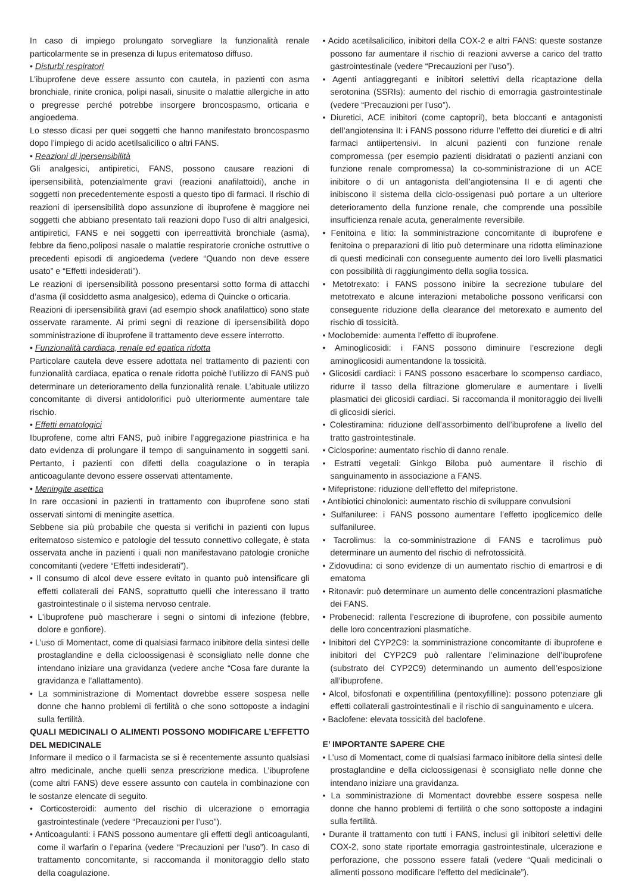In caso di impiego prolungato sorvegliare la funzionalità renale particolarmente se in presenza di lupus eritematoso diffuso.
• Disturbi respiratori
L’ibuprofene deve essere assunto con cautela, in pazienti con asma bronchiale, rinite cronica, polipi nasali, sinusite o malattie allergiche in atto o pregresse perché potrebbe insorgere broncospasmo, orticaria e angioedema.
Lo stesso dicasi per quei soggetti che hanno manifestato broncospasmo dopo l’impiego di acido acetilsalicilico o altri FANS.
• Reazioni di ipersensibilità
Gli analgesici, antipiretici, FANS, possono causare reazioni di ipersensibilità, potenzialmente gravi (reazioni anafilattoidi), anche in soggetti non precedentemente esposti a questo tipo di farmaci. Il rischio di reazioni di ipersensibilità dopo assunzione di ibuprofene è maggiore nei soggetti che abbiano presentato tali reazioni dopo l’uso di altri analgesici, antipiretici, FANS e nei soggetti con iperreattività bronchiale (asma), febbre da fieno,poliposi nasale o malattie respiratorie croniche ostruttive o precedenti episodi di angioedema (vedere “Quando non deve essere usato” e “Effetti indesiderati”).
Le reazioni di ipersensibilità possono presentarsi sotto forma di attacchi d’asma (il cosìddetto asma analgesico), edema di Quincke o orticaria.
Reazioni di ipersensibilità gravi (ad esempio shock anafilattico) sono state osservate raramente. Ai primi segni di reazione di ipersensibilità dopo somministrazione di ibuprofene il trattamento deve essere interrotto.
• Funzionalità cardiaca, renale ed epatica ridotta
Particolare cautela deve essere adottata nel trattamento di pazienti con funzionalità cardiaca, epatica o renale ridotta poichè l’utilizzo di FANS può determinare un deterioramento della funzionalità renale. L’abituale utilizzo concomitante di diversi antidolorifici può ulteriormente aumentare tale rischio.
• Effetti ematologici
Ibuprofene, come altri FANS, può inibire l’aggregazione piastrinica e ha dato evidenza di prolungare il tempo di sanguinamento in soggetti sani. Pertanto, i pazienti con difetti della coagulazione o in terapia anticoagulante devono essere osservati attentamente.
• Meningite asettica
In rare occasioni in pazienti in trattamento con ibuprofene sono stati osservati sintomi di meningite asettica.
Sebbene sia più probabile che questa si verifichi in pazienti con lupus eritematoso sistemico e patologie del tessuto connettivo collegate, è stata osservata anche in pazienti i quali non manifestavano patologie croniche concomitanti (vedere “Effetti indesiderati”).
• Il consumo di alcol deve essere evitato in quanto può intensificare gli effetti collaterali dei FANS, soprattutto quelli che interessano il tratto gastrointestinale o il sistema nervoso centrale.
• L'ibuprofene può mascherare i segni o sintomi di infezione (febbre, dolore e gonfiore).
• L’uso di Momentact, come di qualsiasi farmaco inibitore della sintesi delle prostaglandine e della cicloossigenasi è sconsigliato nelle donne che intendano iniziare una gravidanza (vedere anche “Cosa fare durante la gravidanza e l’allattamento).
• La somministrazione di Momentact dovrebbe essere sospesa nelle donne che hanno problemi di fertilità o che sono sottoposte a indagini sulla fertilità.
QUALI MEDICINALI O ALIMENTI POSSONO MODIFICARE L’EFFETTO DEL MEDICINALE
Informare il medico o il farmacista se si è recentemente assunto qualsiasi altro medicinale, anche quelli senza prescrizione medica. L’ibuprofene (come altri FANS) deve essere assunto con cautela in combinazione con le sostanze elencate di seguito.
• Corticosteroidi: aumento del rischio di ulcerazione o emorragia gastrointestinale (vedere “Precauzioni per l’uso”).
• Anticoagulanti: i FANS possono aumentare gli effetti degli anticoagulanti, come il warfarin o l’eparina (vedere “Precauzioni per l’uso”). In caso di trattamento concomitante, si raccomanda il monitoraggio dello stato della coagulazione.
• Acido acetilsalicilico, inibitori della COX-2 e altri FANS: queste sostanze possono far aumentare il rischio di reazioni avverse a carico del tratto gastrointestinale (vedere “Precauzioni per l’uso”).
• Agenti antiaggreganti e inibitori selettivi della ricaptazione della serotonina (SSRIs): aumento del rischio di emorragia gastrointestinale (vedere “Precauzioni per l’uso”).
• Diuretici, ACE inibitori (come captopril), beta bloccanti e antagonisti dell’angiotensina II: i FANS possono ridurre l’effetto dei diuretici e di altri farmaci antiipertensivi. In alcuni pazienti con funzione renale compromessa (per esempio pazienti disidratati o pazienti anziani con funzione renale compromessa) la co-somministrazione di un ACE inibitore o di un antagonista dell’angiotensina II e di agenti che inibiscono il sistema della ciclo-ossigenasi può portare a un ulteriore deterioramento della funzione renale, che comprende una possibile insufficienza renale acuta, generalmente reversibile.
• Fenitoina e litio: la somministrazione concomitante di ibuprofene e fenitoina o preparazioni di litio può determinare una ridotta eliminazione di questi medicinali con conseguente aumento dei loro livelli plasmatici con possibilità di raggiungimento della soglia tossica.
• Metotrexato: i FANS possono inibire la secrezione tubulare del metotrexato e alcune interazioni metaboliche possono verificarsi con conseguente riduzione della clearance del metorexato e aumento del rischio di tossicità.
• Moclobemide: aumenta l'effetto di ibuprofene.
• Aminoglicosidi: i FANS possono diminuire l’escrezione degli aminoglicosidi aumentandone la tossicità.
• Glicosidi cardiaci: i FANS possono esacerbare lo scompenso cardiaco, ridurre il tasso della filtrazione glomerulare e aumentare i livelli plasmatici dei glicosidi cardiaci. Si raccomanda il monitoraggio dei livelli di glicosidi sierici.
• Colestiramina: riduzione dell’assorbimento dell’ibuprofene a livello del tratto gastrointestinale.
• Ciclosporine: aumentato rischio di danno renale.
• Estratti vegetali: Ginkgo Biloba può aumentare il rischio di sanguinamento in associazione a FANS.
• Mifepristone: riduzione dell’effetto del mifepristone.
• Antibiotici chinolonici: aumentato rischio di sviluppare convulsioni
• Sulfaniluree: i FANS possono aumentare l’effetto ipoglicemico delle sulfaniluree.
• Tacrolimus: la co-somministrazione di FANS e tacrolimus può determinare un aumento del rischio di nefrotossicità.
• Zidovudina: ci sono evidenze di un aumentato rischio di emartrosi e di ematoma
• Ritonavir: può determinare un aumento delle concentrazioni plasmatiche dei FANS.
• Probenecid: rallenta l’escrezione di ibuprofene, con possibile aumento delle loro concentrazioni plasmatiche.
• Inibitori del CYP2C9: la somministrazione concomitante di ibuprofene e inibitori del CYP2C9 può rallentare l’eliminazione dell’ibuprofene (substrato del CYP2C9) determinando un aumento dell’esposizione all’ibuprofene.
• Alcol, bifosfonati e oxpentifillina (pentoxyfilline): possono potenziare gli effetti collaterali gastrointestinali e il rischio di sanguinamento e ulcera.
• Baclofene: elevata tossicità del baclofene.
E’ IMPORTANTE SAPERE CHE
• L’uso di Momentact, come di qualsiasi farmaco inibitore della sintesi delle prostaglandine e della cicloossigenasi è sconsigliato nelle donne che intendano iniziare una gravidanza.
• La somministrazione di Momentact dovrebbe essere sospesa nelle donne che hanno problemi di fertilità o che sono sottoposte a indagini sulla fertilità.
• Durante il trattamento con tutti i FANS, inclusi gli inibitori selettivi delle COX-2, sono state riportate emorragia gastrointestinale, ulcerazione e perforazione, che possono essere fatali (vedere “Quali medicinali o alimenti possono modificare l’effetto del medicinale”).